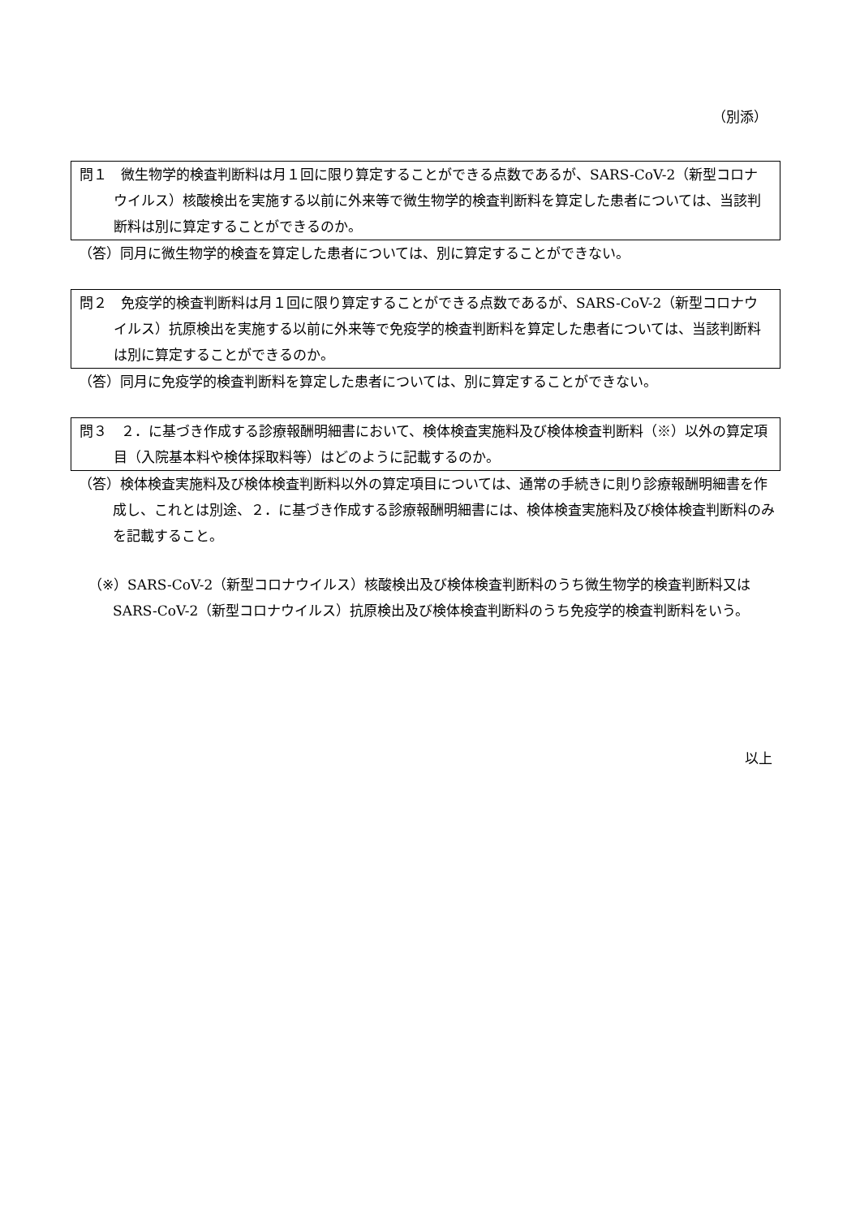（別添）
問１　微生物学的検査判断料は月１回に限り算定することができる点数であるが、SARS-CoV-2（新型コロナウイルス）核酸検出を実施する以前に外来等で微生物学的検査判断料を算定した患者については、当該判断料は別に算定することができるのか。
（答）同月に微生物学的検査を算定した患者については、別に算定することができない。
問２　免疫学的検査判断料は月１回に限り算定することができる点数であるが、SARS-CoV-2（新型コロナウイルス）抗原検出を実施する以前に外来等で免疫学的検査判断料を算定した患者については、当該判断料は別に算定することができるのか。
（答）同月に免疫学的検査判断料を算定した患者については、別に算定することができない。
問３　２．に基づき作成する診療報酬明細書において、検体検査実施料及び検体検査判断料（※）以外の算定項目（入院基本料や検体採取料等）はどのように記載するのか。
（答）検体検査実施料及び検体検査判断料以外の算定項目については、通常の手続きに則り診療報酬明細書を作成し、これとは別途、２．に基づき作成する診療報酬明細書には、検体検査実施料及び検体検査判断料のみを記載すること。
（※）SARS-CoV-2（新型コロナウイルス）核酸検出及び検体検査判断料のうち微生物学的検査判断料又は SARS-CoV-2（新型コロナウイルス）抗原検出及び検体検査判断料のうち免疫学的検査判断料をいう。
以上